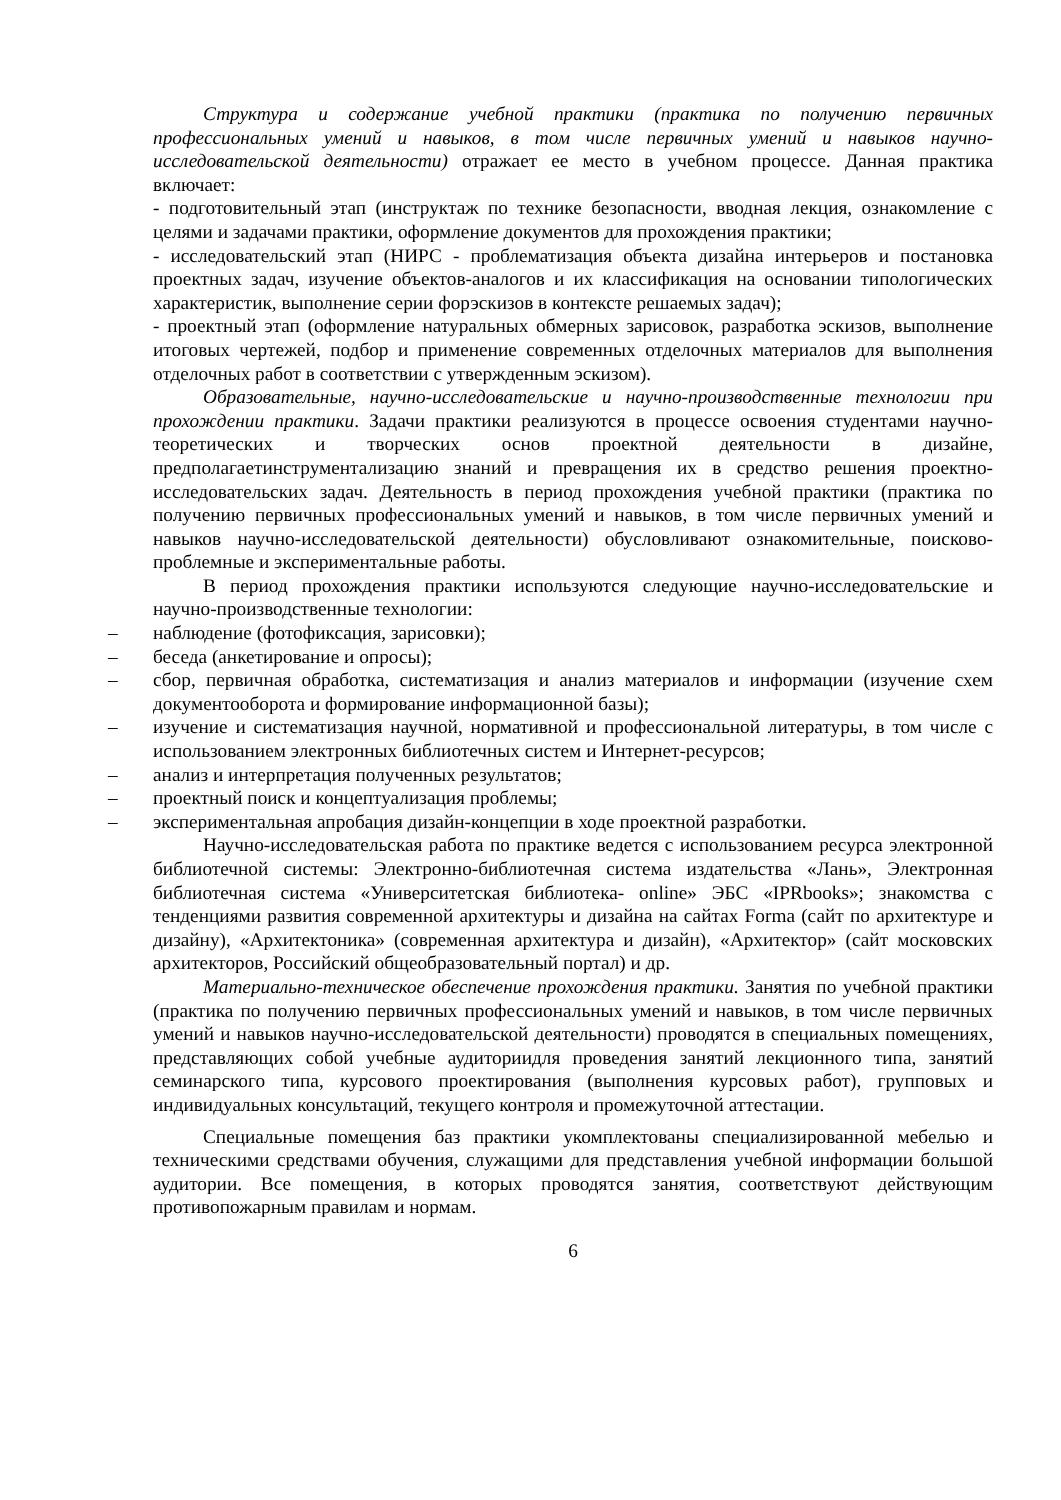Структура и содержание учебной практики (практика по получению первичных профессиональных умений и навыков, в том числе первичных умений и навыков научно-исследовательской деятельности) отражает ее место в учебном процессе. Данная практика включает:
- подготовительный этап (инструктаж по технике безопасности, вводная лекция, ознакомление с целями и задачами практики, оформление документов для прохождения практики;
- исследовательский этап (НИРС - проблематизация объекта дизайна интерьеров и постановка проектных задач, изучение объектов-аналогов и их классификация на основании типологических характеристик, выполнение серии форэскизов в контексте решаемых задач);
- проектный этап (оформление натуральных обмерных зарисовок, разработка эскизов, выполнение итоговых чертежей, подбор и применение современных отделочных материалов для выполнения отделочных работ в соответствии с утвержденным эскизом).
Образовательные, научно-исследовательские и научно-производственные технологии при прохождении практики. Задачи практики реализуются в процессе освоения студентами научно-теоретических и творческих основ проектной деятельности в дизайне, предполагаетинструментализацию знаний и превращения их в средство решения проектно-исследовательских задач. Деятельность в период прохождения учебной практики (практика по получению первичных профессиональных умений и навыков, в том числе первичных умений и навыков научно-исследовательской деятельности) обусловливают ознакомительные, поисково-проблемные и экспериментальные работы.
В период прохождения практики используются следующие научно-исследовательские и научно-производственные технологии:
– наблюдение (фотофиксация, зарисовки);
– беседа (анкетирование и опросы);
– сбор, первичная обработка, систематизация и анализ материалов и информации (изучение схем документооборота и формирование информационной базы);
– изучение и систематизация научной, нормативной и профессиональной литературы, в том числе с использованием электронных библиотечных систем и Интернет-ресурсов;
– анализ и интерпретация полученных результатов;
– проектный поиск и концептуализация проблемы;
– экспериментальная апробация дизайн-концепции в ходе проектной разработки.
Научно-исследовательская работа по практике ведется с использованием ресурса электронной библиотечной системы: Электронно-библиотечная система издательства «Лань», Электронная библиотечная система «Университетская библиотека- online» ЭБС «IPRbooks»; знакомства с тенденциями развития современной архитектуры и дизайна на сайтах Forma (сайт по архитектуре и дизайну), «Архитектоника» (современная архитектура и дизайн), «Архитектор» (сайт московских архитекторов, Российский общеобразовательный портал) и др.
Материально-техническое обеспечение прохождения практики. Занятия по учебной практики (практика по получению первичных профессиональных умений и навыков, в том числе первичных умений и навыков научно-исследовательской деятельности) проводятся в специальных помещениях, представляющих собой учебные аудиториидля проведения занятий лекционного типа, занятий семинарского типа, курсового проектирования (выполнения курсовых работ), групповых и индивидуальных консультаций, текущего контроля и промежуточной аттестации.
Специальные помещения баз практики укомплектованы специализированной мебелью и техническими средствами обучения, служащими для представления учебной информации большой аудитории. Все помещения, в которых проводятся занятия, соответствуют действующим противопожарным правилам и нормам.
6